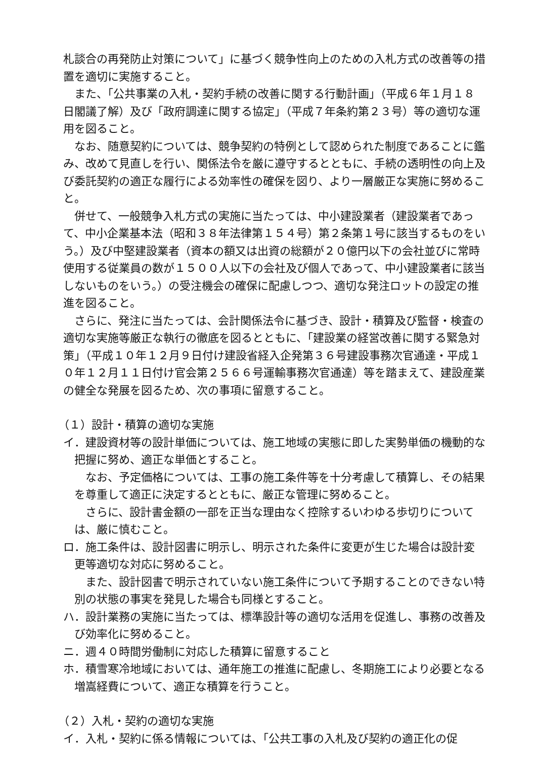札談合の再発防止対策について」に基づく競争性向上のための入札方式の改善等の措置を適切に実施すること。
また、「公共事業の入札・契約手続の改善に関する行動計画」（平成６年１月１８日閣議了解）及び「政府調達に関する協定」（平成７年条約第２３号）等の適切な運用を図ること。
なお、随意契約については、競争契約の特例として認められた制度であることに鑑み、改めて見直しを行い、関係法令を厳に遵守するとともに、手続の透明性の向上及び委託契約の適正な履行による効率性の確保を図り、より一層厳正な実施に努めること。
併せて、一般競争入札方式の実施に当たっては、中小建設業者（建設業者であって、中小企業基本法（昭和３８年法律第１５４号）第２条第１号に該当するものをいう。）及び中堅建設業者（資本の額又は出資の総額が２０億円以下の会社並びに常時使用する従業員の数が１５００人以下の会社及び個人であって、中小建設業者に該当しないものをいう。）の受注機会の確保に配慮しつつ、適切な発注ロットの設定の推進を図ること。
さらに、発注に当たっては、会計関係法令に基づき、設計・積算及び監督・検査の適切な実施等厳正な執行の徹底を図るとともに、「建設業の経営改善に関する緊急対策」（平成１０年１２月９日付け建設省経入企発第３６号建設事務次官通達・平成１０年１２月１１日付け官会第２５６６号運輸事務次官通達）等を踏まえて、建設産業の健全な発展を図るため、次の事項に留意すること。
（１）設計・積算の適切な実施
イ．建設資材等の設計単価については、施工地域の実態に即した実勢単価の機動的な把握に努め、適正な単価とすること。
なお、予定価格については、工事の施工条件等を十分考慮して積算し、その結果を尊重して適正に決定するとともに、厳正な管理に努めること。
さらに、設計書金額の一部を正当な理由なく控除するいわゆる歩切りについては、厳に慎むこと。
ロ．施工条件は、設計図書に明示し、明示された条件に変更が生じた場合は設計変更等適切な対応に努めること。
また、設計図書で明示されていない施工条件について予期することのできない特別の状態の事実を発見した場合も同様とすること。
ハ．設計業務の実施に当たっては、標準設計等の適切な活用を促進し、事務の改善及び効率化に努めること。
ニ．週４０時間労働制に対応した積算に留意すること
ホ．積雪寒冷地域においては、通年施工の推進に配慮し、冬期施工により必要となる増嵩経費について、適正な積算を行うこと。
（２）入札・契約の適切な実施
イ．入札・契約に係る情報については、「公共工事の入札及び契約の適正化の促